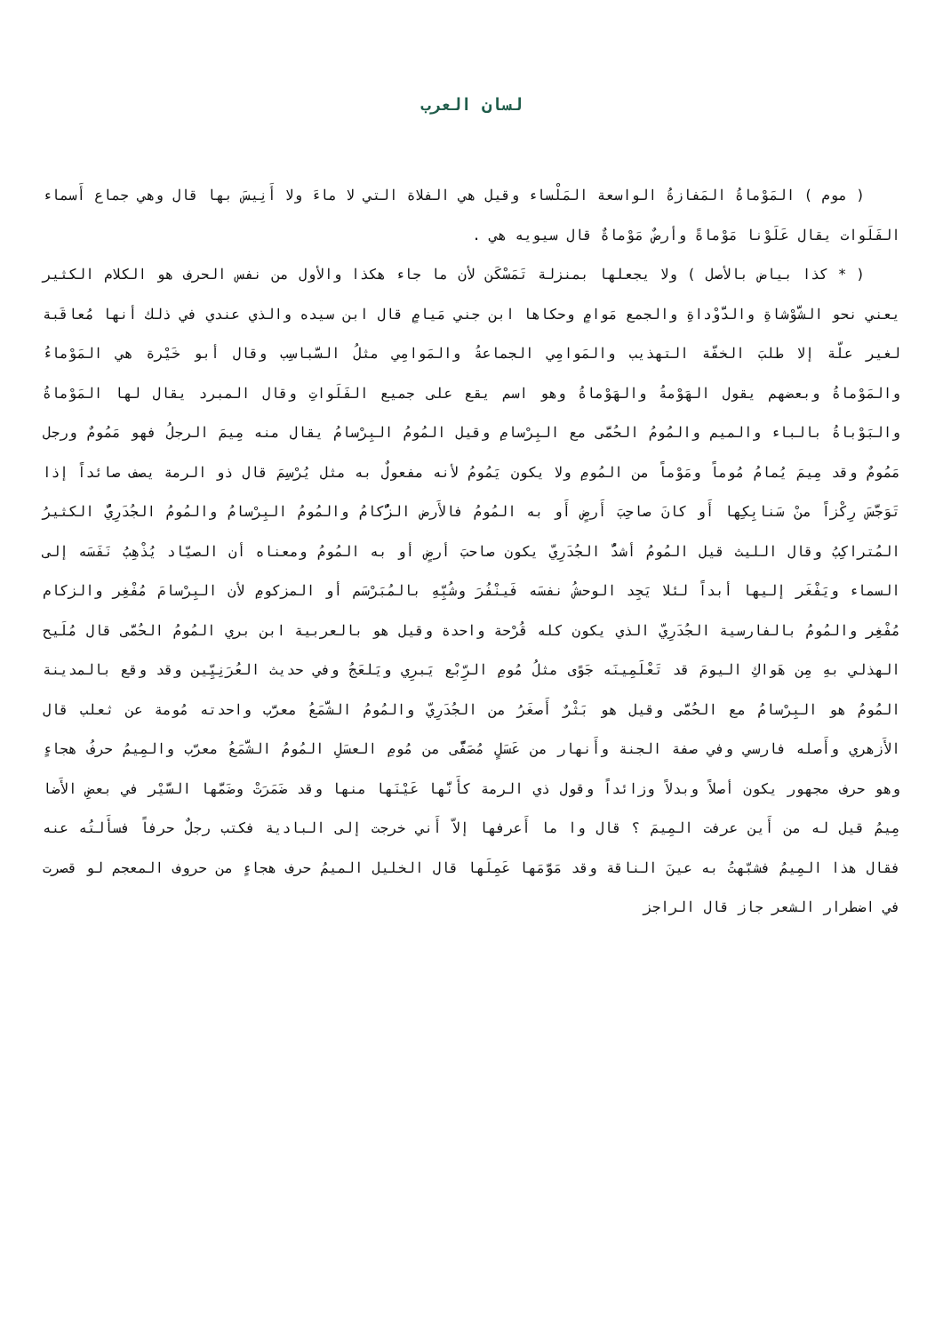لسان العرب
( موم ) المَوْماةُ المَفازةُ الواسعة المَلْساء وقيل هي الفلاة التي لا ماءَ ولا أَنِيسَ بها قال وهي جماع أَسماء الفَلَوات يقال عَلَوْنا مَوْماةً وأرضٌ مَوْماةٌ قال سيويه هي .
( * كذا بياض بالأصل ) ولا يجعلها بمنزلة تَمَسْكَن لأن ما جاء هكذا والأول من نفس الحرف هو الكلام الكثير يعني نحو الشَّوْشاةِ والدَّوْداةِ والجمع مَوامٍ وحكاها ابن جني مَيامٍ قال ابن سيده والذي عندي في ذلك أنها مُعاقَبة لغير علّة إلا طلبَ الخفّة التهذيب والمَوامِي الجماعةُ والمَوامِي مثلُ السَّباسِب وقال أبو خَيْرة هي المَوْماءُ والمَوْماةُ وبعضهم يقول الهَوْمةُ والهَوْماةُ وهو اسم يقع على جميع الفَلَواتِ وقال المبرد يقال لها المَوْماةُ والبَوْباةُ بالباء والميم والمُومُ الحُمَّى مع البِرْسامِ وقيل المُومُ البِرْسامُ يقال منه مِيمَ الرجلُ فهو مَمُومٌ ورجل مَمُومٌ وقد مِيمَ يُمامُ مُوماً ومَوْماً من المُومِ ولا يكون يَمُومُ لأنه مفعولٌ به مثل يُرْسِمَ قال ذو الرمة يصف صائداً إذا تَوَجَّسَ رِكْزاً منْ سَنابِكِها أَو كانَ صاحِبَ أَرضٍ أَو به المُومُ فالأَرض الزُّكامُ والمُومُ البِرْسامُ والمُومُ الجُدَرِيُّ الكثيرُ المُتراكِبُ وقال الليث قيل المُومُ أشدُّ الجُدَرِيّ يكون صاحبَ أرضٍ أو به المُومُ ومعناه أن الصيّاد يُذْهِبُ نَفَسَه إلى السماء ويَفْغَر إليها أبداً لئلا يَجِد الوحشُ نفسَه فَينْفُرَ وشُبِّهِ بالمُبَرْسَم أو المزكومِ لأن البِرْسامَ مُفْغِر والزكام مُفْغِر والمُومُ بالفارسية الجُدَرِيّ الذي يكون كله قُرْحة واحدة وقيل هو بالعربية ابن بري المُومُ الحُمَّى قال مُلَيح الهذلي بهِ مِن هَواكِ اليومَ قد تَعْلَمِينَه جَوًى مثلُ مُومِ الرِّبْع يَبرِي ويَلعَجُ وفي حديث العُرَنِيِّين وقد وقع بالمدينة المُومُ هو البِرْسامُ مع الحُمَّى وقيل هو بَثْرٌ أَصغَرُ من الجُدَرِيّ والمُومُ الشَّمَعُ معرَّب واحدته مُومة عن ثعلب قال الأَزهري وأَصله فارسي وفي صفة الجنة وأَنهار من عَسَلٍ مُصَفًّى من مُومِ العسَلِ المُومُ الشَّمَعُ معرّب والمِيمُ حرفُ هجاءٍ وهو حرف مجهور يكون أصلاً وبدلاً وزائداً وقول ذي الرمة كأَنَّها عَيْنَها منها وقد ضَمَرَتْ وضَمَّها السَّيْر في بعضِ الأَضا مِيمُ قيل له من أَين عرفت المِيمَ ؟ قال وا ما أَعرفها إلاّ أَني خرجت إلى البادية فكتب رجلٌ حرفاً فسأَلتُه عنه فقال هذا المِيمُ فشبّهتُ به عينَ الناقة وقد مَوَّمَها عَمِلَها قال الخليل الميمُ حرف هجاءٍ من حروف المعجم لو قصرت في اضطرار الشعر جاز قال الراجز